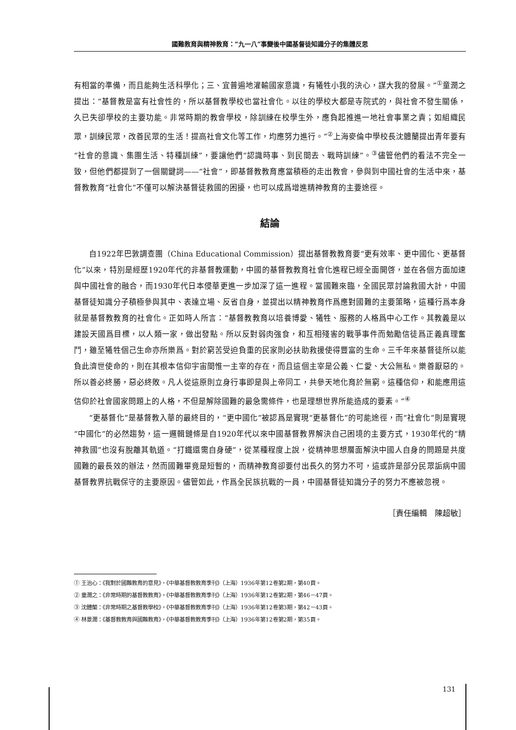國難教育與精神教育：“九一八”事變後中國基督徒知識分子的集體反思
有相當的準備，而且能夠生活科學化；三、宜普遍地灌輸國家意識，有犧牲小我的決心，謀大我的發展。”<sup>①</sup>童潤之提出：“基督教是富有社會性的，所以基督教學校也當社會化。以往的學校大都是寺院式的，與社會不發生關係，久已失卻學校的主要功能。非常時期的教會學校，除訓練在校學生外，應負起推進一地社會事業之責；如組織民眾，訓練民眾，改善民眾的生活！提高社會文化等工作，均應努力進行。”<sup>②</sup>上海麥倫中學校長沈體蘭提出青年要有“社會的意識、集團生活、特種訓練”，要讓他們“認識時事、到民間去、戰時訓練”。<sup>③</sup>儘管他們的看法不完全一致，但他們都提到了一個關鍵詞——“社會”，即基督教教育應當積極的走出教會，參與到中國社會的生活中來，基督教教育“社會化”不僅可以解決基督徒救國的困擾，也可以成爲增進精神教育的主要途徑。
結論
自1922年巴敦調查團（China Educational Commission）提出基督教教育要“更有效率、更中國化、更基督化”以來，特別是經歷1920年代的非基督教運動，中國的基督教教育社會化進程已經全面開啓，並在各個方面加速與中國社會的融合，而1930年代日本侵華更進一步加深了這一進程。當國難來臨，全國民眾討論救國大計，中國基督徒知識分子積極參與其中、表達立場、反省自身，並提出以精神教育作爲應對國難的主要策略，這種行爲本身就是基督教教育的社會化。正如時人所言：“基督教教育以培養博愛、犧牲、服務的人格爲中心工作。其教義是以建設天國爲目標，以人類一家，做出發點。所以反對弱肉強食，和互相殘害的戰爭事件而勉勵信徒爲正義真理奮鬥，雖至犧牲個己生命亦所樂爲。對於窮苦受迫負重的民家則必扶助救援使得豐富的生命。三千年來基督徒所以能負此濟世使命的，則在其根本信仰宇宙間惟一主宰的存在，而且這個主宰是公義、仁愛、大公無私。樂善厭惡的。所以善必終勝，惡必終敗。凡人從這原則立身行事即是與上帝同工，共參天地化育於無窮。這種信仰，和能應用這信仰於社會國家問題上的人格，不但是解除國難的最急需條件，也是理想世界所能造成的要素。”<sup>④</sup>
“更基督化”是基督教入華的最終目的，“更中國化”被認爲是實現“更基督化”的可能途徑，而“社會化”則是實現“中國化”的必然趨勢，這一邏輯鏈條是自1920年代以來中國基督教界解決自己困境的主要方式，1930年代的“精神救國”也沒有脫離其軌道。“打鐵還需自身硬”，從某種程度上說，從精神思想層面解決中國人自身的問題是共度國難的最長效的辦法，然而國難畢竟是短暫的，而精神教育卻要付出長久的努力不可，這或許是部分民眾詬病中國基督教界抗戰保守的主要原因。儘管如此，作爲全民族抗戰的一員，中國基督徒知識分子的努力不應被忽視。
［責任編輯　陳超敏］
① 王治心：《我對於國難教育的意見》，《中華基督教教育季刊》（上海）1936年第12卷第2期，第40頁。
② 童潤之：《非常時期的基督教教育》，《中華基督教教育季刊》（上海）1936年第12卷第2期，第46－47頁。
③ 沈體蘭：《非常時期之基督教學校》，《中華基督教教育季刊》（上海）1936年第12卷第3期，第42－43頁。
④ 林景潤：《基督教教育與國難教育》，《中華基督教教育季刊》（上海）1936年第12卷第2期，第35頁。
131